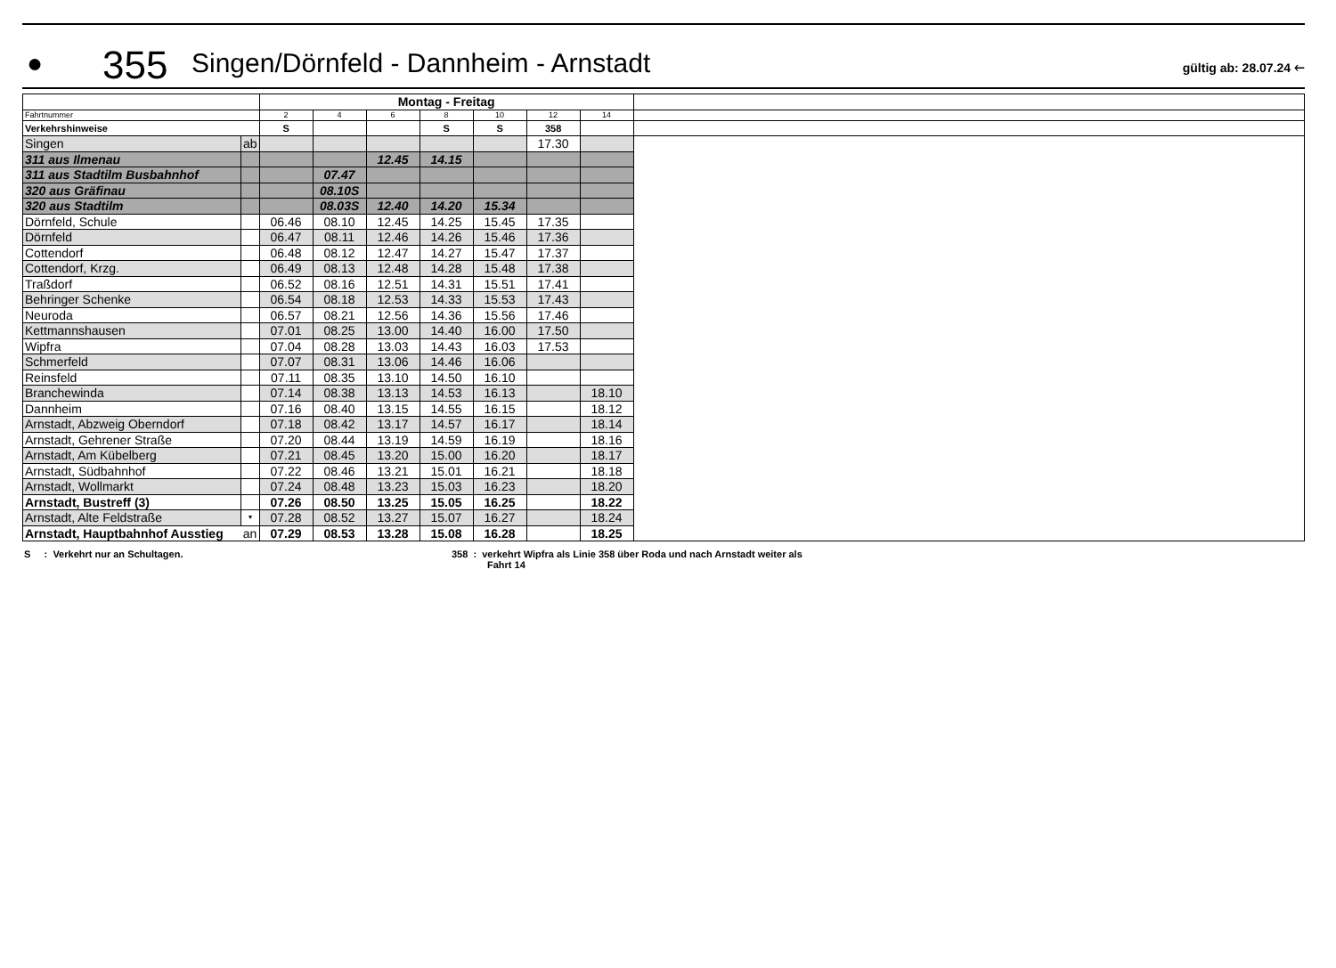●
355
Singen/Dörnfeld - Dannheim - Arnstadt
gültig ab: 28.07.24 🡐
| | | Montag - Freitag | | | | | | | |
| Fahrtnummer | | 2 | 4 | 6 | 8 | 10 | 12 | 14 | |
| Verkehrshinweise | | S | | | S | S | 358 | | |
| Singen | ab | | | | | | 17.30 | | |
| 311 aus Ilmenau | | | | 12.45 | 14.15 | | | | |
| 311 aus Stadtilm Busbahnhof | | | 07.47 | | | | | | |
| 320 aus Gräfinau | | | 08.10S | | | | | | |
| 320 aus Stadtilm | | | 08.03S | 12.40 | 14.20 | 15.34 | | | |
| Dörnfeld, Schule | | 06.46 | 08.10 | 12.45 | 14.25 | 15.45 | 17.35 | | |
| Dörnfeld | | 06.47 | 08.11 | 12.46 | 14.26 | 15.46 | 17.36 | | |
| Cottendorf | | 06.48 | 08.12 | 12.47 | 14.27 | 15.47 | 17.37 | | |
| Cottendorf, Krzg. | | 06.49 | 08.13 | 12.48 | 14.28 | 15.48 | 17.38 | | |
| Traßdorf | | 06.52 | 08.16 | 12.51 | 14.31 | 15.51 | 17.41 | | |
| Behringer Schenke | | 06.54 | 08.18 | 12.53 | 14.33 | 15.53 | 17.43 | | |
| Neuroda | | 06.57 | 08.21 | 12.56 | 14.36 | 15.56 | 17.46 | | |
| Kettmannshausen | | 07.01 | 08.25 | 13.00 | 14.40 | 16.00 | 17.50 | | |
| Wipfra | | 07.04 | 08.28 | 13.03 | 14.43 | 16.03 | 17.53 | | |
| Schmerfeld | | 07.07 | 08.31 | 13.06 | 14.46 | 16.06 | | | |
| Reinsfeld | | 07.11 | 08.35 | 13.10 | 14.50 | 16.10 | | | |
| Branchewinda | | 07.14 | 08.38 | 13.13 | 14.53 | 16.13 | | 18.10 | |
| Dannheim | | 07.16 | 08.40 | 13.15 | 14.55 | 16.15 | | 18.12 | |
| Arnstadt, Abzweig Oberndorf | | 07.18 | 08.42 | 13.17 | 14.57 | 16.17 | | 18.14 | |
| Arnstadt, Gehrener Straße | | 07.20 | 08.44 | 13.19 | 14.59 | 16.19 | | 18.16 | |
| Arnstadt, Am Kübelberg | | 07.21 | 08.45 | 13.20 | 15.00 | 16.20 | | 18.17 | |
| Arnstadt, Südbahnhof | | 07.22 | 08.46 | 13.21 | 15.01 | 16.21 | | 18.18 | |
| Arnstadt, Wollmarkt | | 07.24 | 08.48 | 13.23 | 15.03 | 16.23 | | 18.20 | |
| Arnstadt, Bustreff (3) | | 07.26 | 08.50 | 13.25 | 15.05 | 16.25 | | 18.22 | |
| Arnstadt, Alte Feldstraße | ▾ | 07.28 | 08.52 | 13.27 | 15.07 | 16.27 | | 18.24 | |
| Arnstadt, Hauptbahnhof Ausstieg | an | 07.29 | 08.53 | 13.28 | 15.08 | 16.28 | | 18.25 | |
S : Verkehrt nur an Schultagen. 358 : verkehrt Wipfra als Linie 358 über Roda und nach Arnstadt weiter als
Fahrt 14